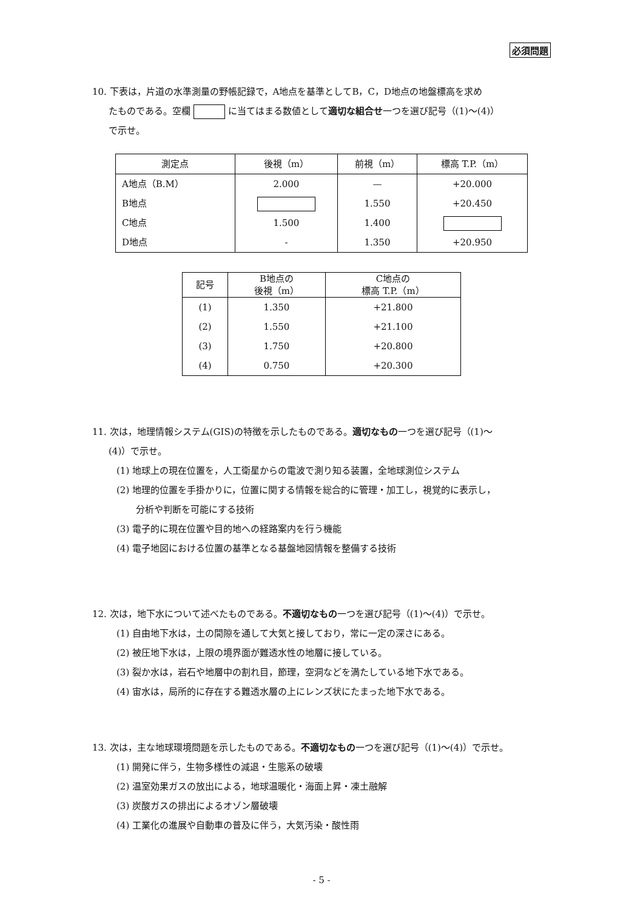必須問題
10. 下表は，片道の水準測量の野帳記録で，A地点を基準としてB，C，D地点の地盤標高を求め
たものである。空欄 に当てはまる数値として適切な組合せ一つを選び記号（(1)～(4)）
で示せ。
| 測定点 | 後視（m） | 前視（m） | 標高 T.P.（m） |
| --- | --- | --- | --- |
| A地点（B.M） | 2.000 | — | +20.000 |
| B地点 | | 1.550 | +20.450 |
| C地点 | 1.500 | 1.400 | |
| D地点 | - | 1.350 | +20.950 |
| 記号 | B地点の 後視（m） | C地点の 標高 T.P.（m） |
| --- | --- | --- |
| (1) | 1.350 | +21.800 |
| (2) | 1.550 | +21.100 |
| (3) | 1.750 | +20.800 |
| (4) | 0.750 | +20.300 |
11. 次は，地理情報システム(GIS)の特徴を示したものである。適切なもの一つを選び記号（(1)～
(4)）で示せ。
(1) 地球上の現在位置を，人工衛星からの電波で測り知る装置，全地球測位システム
(2) 地理的位置を手掛かりに，位置に関する情報を総合的に管理・加工し，視覚的に表示し，
分析や判断を可能にする技術
(3) 電子的に現在位置や目的地への経路案内を行う機能
(4) 電子地図における位置の基準となる基盤地図情報を整備する技術
12. 次は，地下水について述べたものである。不適切なもの一つを選び記号（(1)～(4)）で示せ。
(1) 自由地下水は，土の間隙を通して大気と接しており，常に一定の深さにある。
(2) 被圧地下水は，上限の境界面が難透水性の地層に接している。
(3) 裂か水は，岩石や地層中の割れ目，節理，空洞などを満たしている地下水である。
(4) 宙水は，局所的に存在する難透水層の上にレンズ状にたまった地下水である。
13. 次は，主な地球環境問題を示したものである。不適切なもの一つを選び記号（(1)～(4)）で示せ。
(1) 開発に伴う，生物多様性の減退・生態系の破壊
(2) 温室効果ガスの放出による，地球温暖化・海面上昇・凍土融解
(3) 炭酸ガスの排出によるオゾン層破壊
(4) 工業化の進展や自動車の普及に伴う，大気汚染・酸性雨
- 5 -